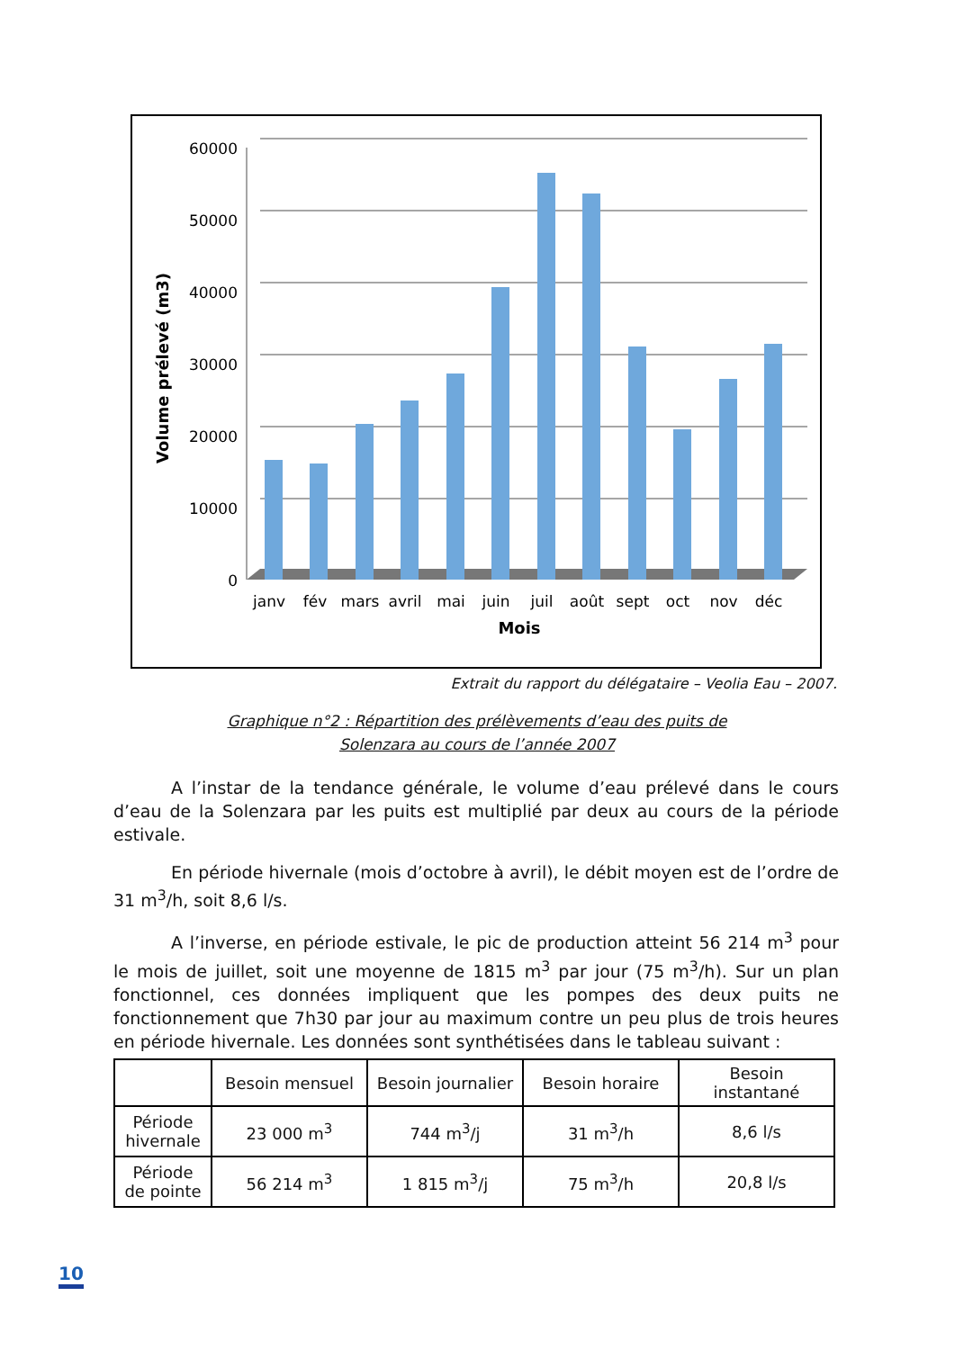60000
50000
40000
30000
20000
10000
0
janv
fév
mars
avril
mai
juin
juil
août
sept
oct
nov
déc
Mois
Volume prélevé (m3)
Extrait du rapport du délégataire – Veolia Eau – 2007.
Graphique n°2 : Répartition des prélèvements d’eau des puits de
Solenzara au cours de l’année 2007
A l’instar de la tendance générale, le volume d’eau prélevé dans le cours d’eau de la Solenzara par les puits est multiplié par deux au cours de la période estivale.
En période hivernale (mois d’octobre à avril), le débit moyen est de l’ordre de 31 m<sup>3</sup>/h, soit 8,6 l/s.
A l’inverse, en période estivale, le pic de production atteint 56 214 m<sup>3</sup> pour le mois de juillet, soit une moyenne de 1815 m<sup>3</sup> par jour (75 m<sup>3</sup>/h). Sur un plan fonctionnel, ces données impliquent que les pompes des deux puits ne fonctionnement que 7h30 par jour au maximum contre un peu plus de trois heures en période hivernale. Les données sont synthétisées dans le tableau suivant :
| | Besoin mensuel | Besoin journalier | Besoin horaire | Besoin instantané |
| --- | --- | --- | --- | --- |
| Période hivernale | 23 000 m<sup>3</sup> | 744 m<sup>3</sup>/j | 31 m<sup>3</sup>/h | 8,6 l/s |
| Période de pointe | 56 214 m<sup>3</sup> | 1 815 m<sup>3</sup>/j | 75 m<sup>3</sup>/h | 20,8 l/s |
10